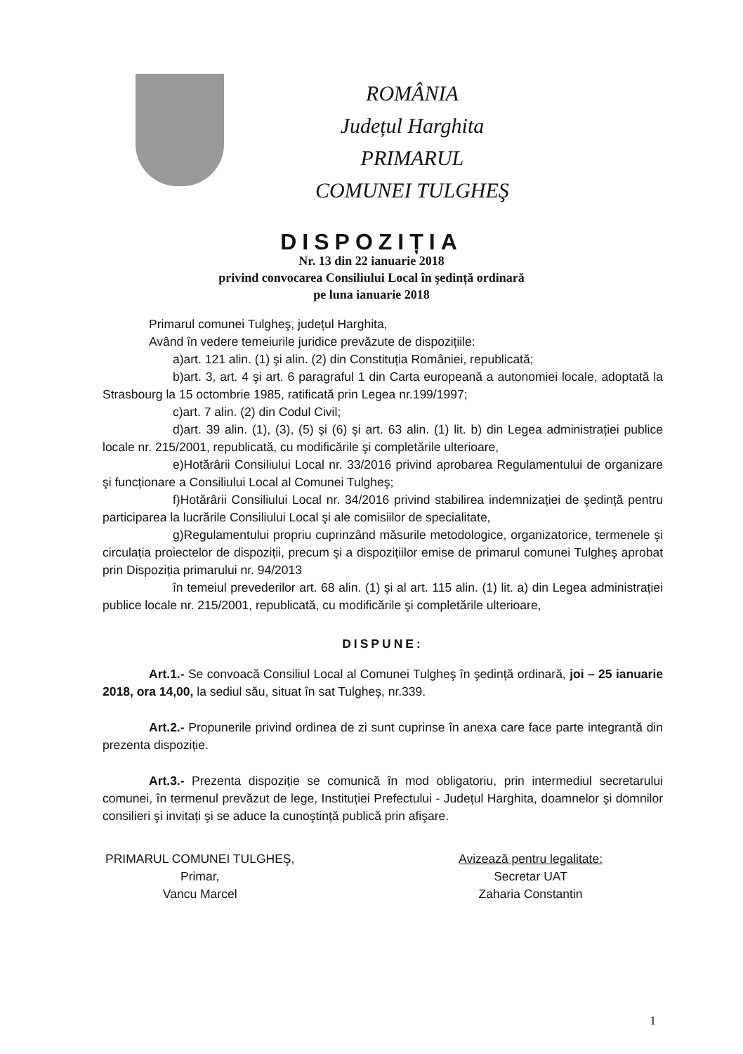ROMÂNIA
Județul Harghita
PRIMARUL
COMUNEI TULGHEŞ
DISPOZIȚIA
Nr. 13 din 22 ianuarie 2018
privind convocarea Consiliului Local în şedință ordinară
pe luna ianuarie 2018
Primarul comunei Tulgheş, județul Harghita,
Având în vedere temeiurile juridice prevăzute de dispozițiile:
a)art. 121 alin. (1) şi alin. (2) din Constituția României, republicată;
b)art. 3, art. 4 şi art. 6 paragraful 1 din Carta europeană a autonomiei locale, adoptată la Strasbourg la 15 octombrie 1985, ratificată prin Legea nr.199/1997;
c)art. 7 alin. (2) din Codul Civil;
d)art. 39 alin. (1), (3), (5) şi (6) şi art. 63 alin. (1) lit. b) din Legea administrației publice locale nr. 215/2001, republicată, cu modificările şi completările ulterioare,
e)Hotărârii Consiliului Local nr. 33/2016 privind aprobarea Regulamentului de organizare şi funcționare a Consiliului Local al Comunei Tulgheş;
f)Hotărârii Consiliului Local nr. 34/2016 privind stabilirea indemnizației de şedință pentru participarea la lucrările Consiliului Local şi ale comisiilor de specialitate,
g)Regulamentului propriu cuprinzând măsurile metodologice, organizatorice, termenele şi circulația proiectelor de dispoziții, precum şi a dispozițiilor emise de primarul comunei Tulgheş aprobat prin Dispoziția primarului nr. 94/2013
în temeiul prevederilor art. 68 alin. (1) şi al art. 115 alin. (1) lit. a) din Legea administrației publice locale nr. 215/2001, republicată, cu modificările şi completările ulterioare,
DISPUNE:
Art.1.- Se convoacă Consiliul Local al Comunei Tulgheş în şedință ordinară, joi – 25 ianuarie 2018, ora 14,00, la sediul său, situat în sat Tulgheş, nr.339.
Art.2.- Propunerile privind ordinea de zi sunt cuprinse în anexa care face parte integrantă din prezenta dispoziție.
Art.3.- Prezenta dispoziție se comunică în mod obligatoriu, prin intermediul secretarului comunei, în termenul prevăzut de lege, Instituției Prefectului - Județul Harghita, doamnelor şi domnilor consilieri şi invitați şi se aduce la cunoştință publică prin afişare.
PRIMARUL COMUNEI TULGHEŞ,
Primar,
Vancu Marcel
Avizează pentru legalitate:
Secretar UAT
Zaharia Constantin
1